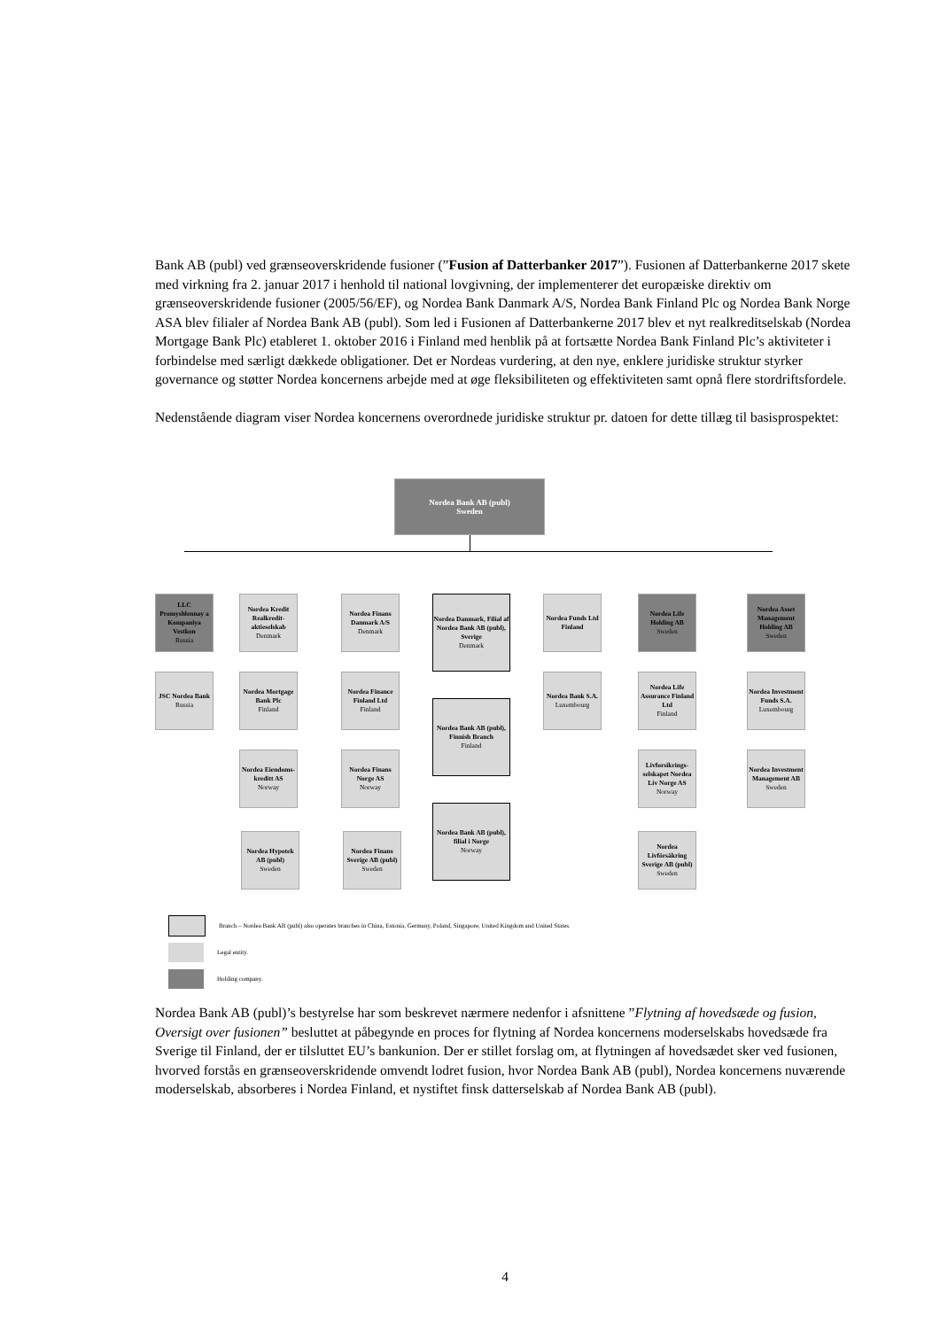Bank AB (publ) ved grænseoverskridende fusioner (”Fusion af Datterbanker 2017”). Fusionen af Datterbankerne 2017 skete med virkning fra 2. januar 2017 i henhold til national lovgivning, der implementerer det europæiske direktiv om grænseoverskridende fusioner (2005/56/EF), og Nordea Bank Danmark A/S, Nordea Bank Finland Plc og Nordea Bank Norge ASA blev filialer af Nordea Bank AB (publ). Som led i Fusionen af Datterbankerne 2017 blev et nyt realkreditselskab (Nordea Mortgage Bank Plc) etableret 1. oktober 2016 i Finland med henblik på at fortsætte Nordea Bank Finland Plc’s aktiviteter i forbindelse med særligt dækkede obligationer. Det er Nordeas vurdering, at den nye, enklere juridiske struktur styrker governance og støtter Nordea koncernens arbejde med at øge fleksibiliteten og effektiviteten samt opnå flere stordriftsfordele.
Nedenstående diagram viser Nordea koncernens overordnede juridiske struktur pr. datoen for dette tillæg til basisprospektet:
Nordea Bank AB (publ)
Sweden
LLC Promyshlennay a Kompaniya Vestkon
Russia
JSC Nordea Bank
Russia
Nordea Kredit Realkredit-aktieselskab
Denmark
Nordea Mortgage Bank Plc
Finland
Nordea Eiendoms-kreditt AS
Norway
Nordea Hypotek AB (publ)
Sweden
Nordea Finans Danmark A/S
Denmark
Nordea Finance Finland Ltd
Finland
Nordea Finans Norge AS
Norway
Nordea Finans Sverige AB (publ)
Sweden
Nordea Danmark, Filial af Nordea Bank AB (publ), Sverige
Denmark
Nordea Bank AB (publ), Finnish Branch
Finland
Nordea Bank AB (publ), filial i Norge
Norway
Nordea Funds Ltd Finland
Nordea Bank S.A.
Luxembourg
Nordea Life Holding AB
Sweden
Nordea Life Assurance Finland Ltd
Finland
Livforsikrings-selskapet Nordea Liv Norge AS
Norway
Nordea Livförsäkring Sverige AB (publ)
Sweden
Nordea Asset Management Holding AB
Sweden
Nordea Investment Funds S.A.
Luxembourg
Nordea Investment Management AB
Sweden
Branch – Nordea Bank AB (publ) also operates branches in China, Estonia, Germany, Poland, Singapore, United Kingdom and United States.
Legal entity.
Holding company.
Nordea Bank AB (publ)’s bestyrelse har som beskrevet nærmere nedenfor i afsnittene ”Flytning af hovedsæde og fusion, Oversigt over fusionen” besluttet at påbegynde en proces for flytning af Nordea koncernens moderselskabs hovedsæde fra Sverige til Finland, der er tilsluttet EU’s bankunion. Der er stillet forslag om, at flytningen af hovedsædet sker ved fusionen, hvorved forstås en grænseoverskridende omvendt lodret fusion, hvor Nordea Bank AB (publ), Nordea koncernens nuværende moderselskab, absorberes i Nordea Finland, et nystiftet finsk datterselskab af Nordea Bank AB (publ).
4